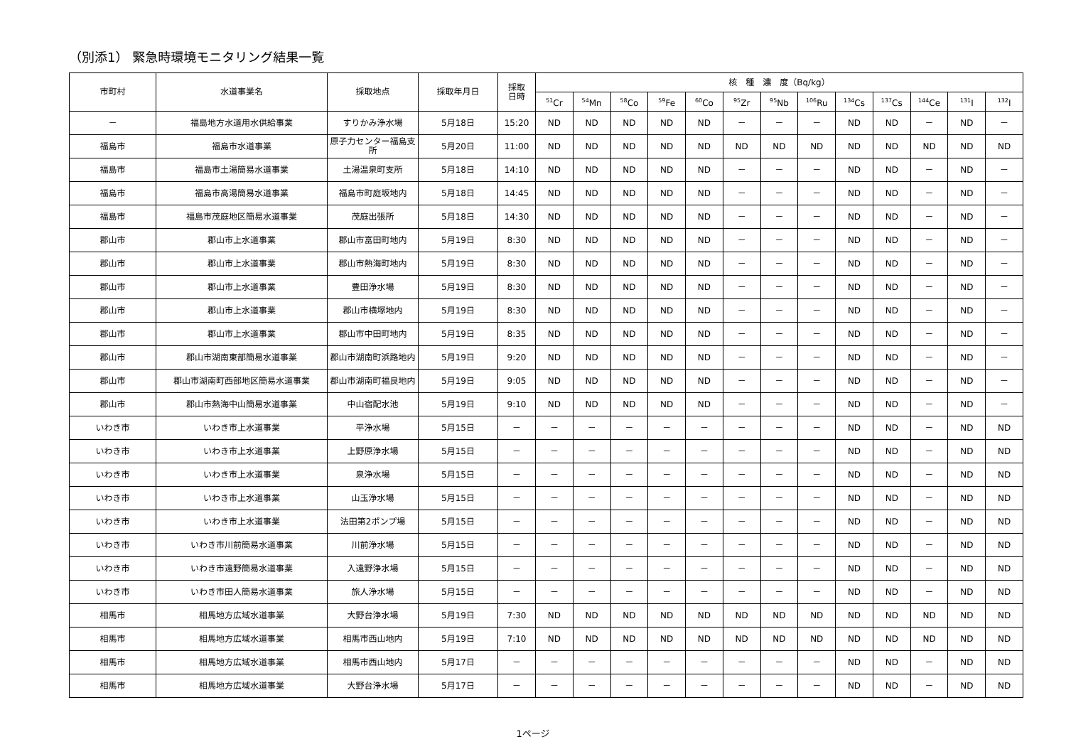（別添1） 緊急時環境モニタリング結果一覧
| 市町村 | 水道事業名 | 採取地点 | 採取年月日 | 採取 日時 | 核 種 濃 度（Bq/kg） | | | | | | | | | | | | |
| --- | --- | --- | --- | --- | --- | --- | --- | --- | --- | --- | --- | --- | --- | --- | --- | --- | --- |
| | | | | | <sup>51</sup>Cr | <sup>54</sup>Mn | <sup>58</sup>Co | <sup>59</sup>Fe | <sup>60</sup>Co | <sup>95</sup>Zr | <sup>95</sup>Nb | <sup>106</sup>Ru | <sup>134</sup>Cs | <sup>137</sup>Cs | <sup>144</sup>Ce | <sup>131</sup>I | <sup>132</sup>I |
| － | 福島地方水道用水供給事業 | すりかみ浄水場 | 5月18日 | 15:20 | ND | ND | ND | ND | ND | － | － | － | ND | ND | － | ND | － |
| 福島市 | 福島市水道事業 | 原子力センター福島支所 | 5月20日 | 11:00 | ND | ND | ND | ND | ND | ND | ND | ND | ND | ND | ND | ND | ND |
| 福島市 | 福島市土湯簡易水道事業 | 土湯温泉町支所 | 5月18日 | 14:10 | ND | ND | ND | ND | ND | － | － | － | ND | ND | － | ND | － |
| 福島市 | 福島市高湯簡易水道事業 | 福島市町庭坂地内 | 5月18日 | 14:45 | ND | ND | ND | ND | ND | － | － | － | ND | ND | － | ND | － |
| 福島市 | 福島市茂庭地区簡易水道事業 | 茂庭出張所 | 5月18日 | 14:30 | ND | ND | ND | ND | ND | － | － | － | ND | ND | － | ND | － |
| 郡山市 | 郡山市上水道事業 | 郡山市富田町地内 | 5月19日 | 8:30 | ND | ND | ND | ND | ND | － | － | － | ND | ND | － | ND | － |
| 郡山市 | 郡山市上水道事業 | 郡山市熱海町地内 | 5月19日 | 8:30 | ND | ND | ND | ND | ND | － | － | － | ND | ND | － | ND | － |
| 郡山市 | 郡山市上水道事業 | 豊田浄水場 | 5月19日 | 8:30 | ND | ND | ND | ND | ND | － | － | － | ND | ND | － | ND | － |
| 郡山市 | 郡山市上水道事業 | 郡山市横塚地内 | 5月19日 | 8:30 | ND | ND | ND | ND | ND | － | － | － | ND | ND | － | ND | － |
| 郡山市 | 郡山市上水道事業 | 郡山市中田町地内 | 5月19日 | 8:35 | ND | ND | ND | ND | ND | － | － | － | ND | ND | － | ND | － |
| 郡山市 | 郡山市湖南東部簡易水道事業 | 郡山市湖南町浜路地内 | 5月19日 | 9:20 | ND | ND | ND | ND | ND | － | － | － | ND | ND | － | ND | － |
| 郡山市 | 郡山市湖南町西部地区簡易水道事業 | 郡山市湖南町福良地内 | 5月19日 | 9:05 | ND | ND | ND | ND | ND | － | － | － | ND | ND | － | ND | － |
| 郡山市 | 郡山市熱海中山簡易水道事業 | 中山宿配水池 | 5月19日 | 9:10 | ND | ND | ND | ND | ND | － | － | － | ND | ND | － | ND | － |
| いわき市 | いわき市上水道事業 | 平浄水場 | 5月15日 | － | － | － | － | － | － | － | － | － | ND | ND | － | ND | ND |
| いわき市 | いわき市上水道事業 | 上野原浄水場 | 5月15日 | － | － | － | － | － | － | － | － | － | ND | ND | － | ND | ND |
| いわき市 | いわき市上水道事業 | 泉浄水場 | 5月15日 | － | － | － | － | － | － | － | － | － | ND | ND | － | ND | ND |
| いわき市 | いわき市上水道事業 | 山玉浄水場 | 5月15日 | － | － | － | － | － | － | － | － | － | ND | ND | － | ND | ND |
| いわき市 | いわき市上水道事業 | 法田第2ポンプ場 | 5月15日 | － | － | － | － | － | － | － | － | － | ND | ND | － | ND | ND |
| いわき市 | いわき市川前簡易水道事業 | 川前浄水場 | 5月15日 | － | － | － | － | － | － | － | － | － | ND | ND | － | ND | ND |
| いわき市 | いわき市遠野簡易水道事業 | 入遠野浄水場 | 5月15日 | － | － | － | － | － | － | － | － | － | ND | ND | － | ND | ND |
| いわき市 | いわき市田人簡易水道事業 | 旅人浄水場 | 5月15日 | － | － | － | － | － | － | － | － | － | ND | ND | － | ND | ND |
| 相馬市 | 相馬地方広域水道事業 | 大野台浄水場 | 5月19日 | 7:30 | ND | ND | ND | ND | ND | ND | ND | ND | ND | ND | ND | ND | ND |
| 相馬市 | 相馬地方広域水道事業 | 相馬市西山地内 | 5月19日 | 7:10 | ND | ND | ND | ND | ND | ND | ND | ND | ND | ND | ND | ND | ND |
| 相馬市 | 相馬地方広域水道事業 | 相馬市西山地内 | 5月17日 | － | － | － | － | － | － | － | － | － | ND | ND | － | ND | ND |
| 相馬市 | 相馬地方広域水道事業 | 大野台浄水場 | 5月17日 | － | － | － | － | － | － | － | － | － | ND | ND | － | ND | ND |
1ページ